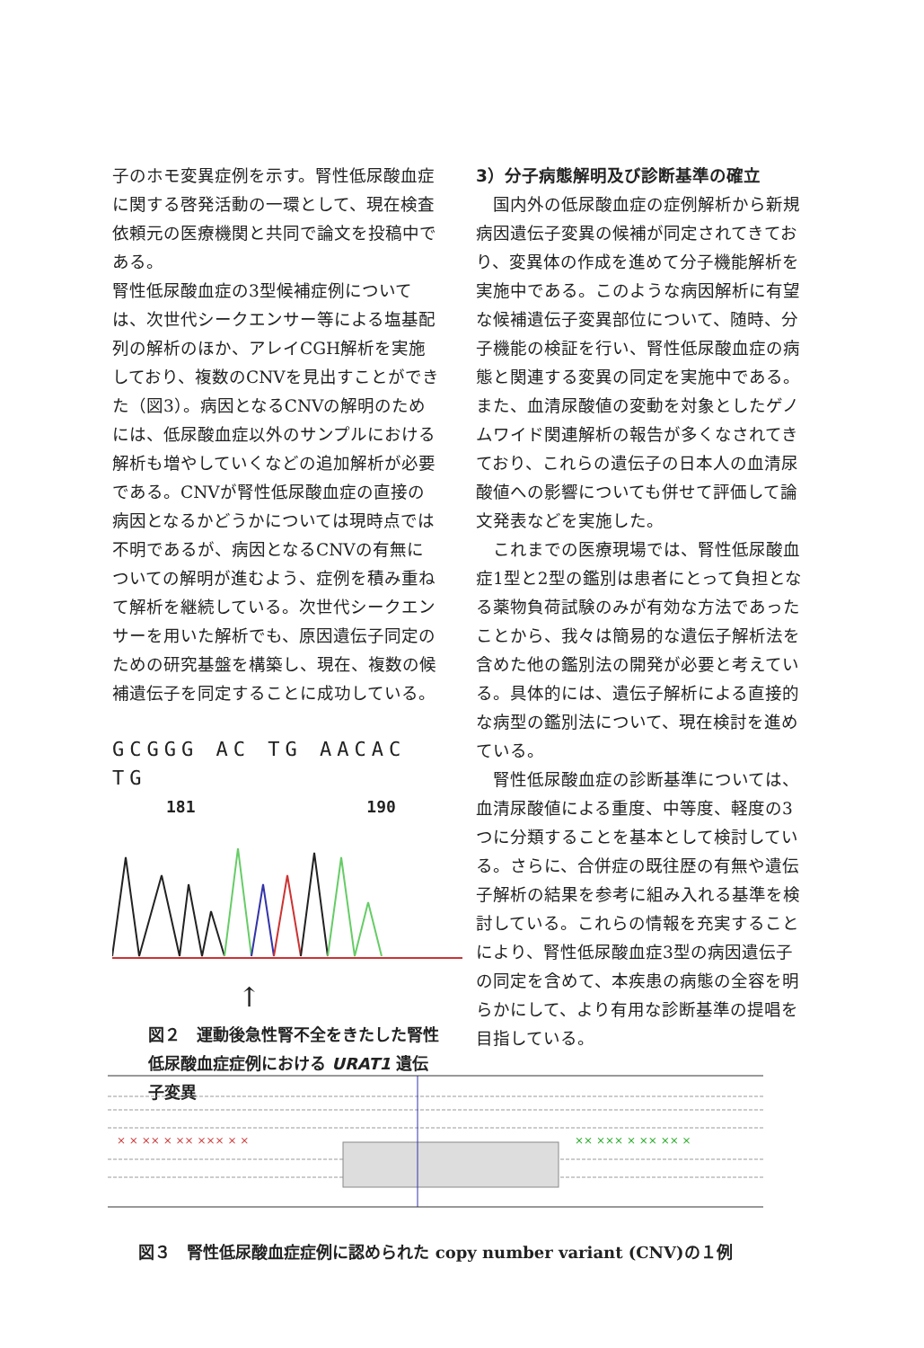子のホモ変異症例を示す。腎性低尿酸血症に関する啓発活動の一環として、現在検査依頼元の医療機関と共同で論文を投稿中である。
腎性低尿酸血症の3型候補症例については、次世代シークエンサー等による塩基配列の解析のほか、アレイCGH解析を実施しており、複数のCNVを見出すことができた（図3）。病因となるCNVの解明のためには、低尿酸血症以外のサンプルにおける解析も増やしていくなどの追加解析が必要である。CNVが腎性低尿酸血症の直接の病因となるかどうかについては現時点では不明であるが、病因となるCNVの有無についての解明が進むよう、症例を積み重ねて解析を継続している。次世代シークエンサーを用いた解析でも、原因遺伝子同定のための研究基盤を構築し、現在、複数の候補遺伝子を同定することに成功している。
GCGGG AC TG AACAC TG
181 190
↑
図２　運動後急性腎不全をきたした腎性低尿酸血症症例における URAT1 遺伝子変異
3）分子病態解明及び診断基準の確立
　国内外の低尿酸血症の症例解析から新規病因遺伝子変異の候補が同定されてきており、変異体の作成を進めて分子機能解析を実施中である。このような病因解析に有望な候補遺伝子変異部位について、随時、分子機能の検証を行い、腎性低尿酸血症の病態と関連する変異の同定を実施中である。また、血清尿酸値の変動を対象としたゲノムワイド関連解析の報告が多くなされてきており、これらの遺伝子の日本人の血清尿酸値への影響についても併せて評価して論文発表などを実施した。
　これまでの医療現場では、腎性低尿酸血症1型と2型の鑑別は患者にとって負担となる薬物負荷試験のみが有効な方法であったことから、我々は簡易的な遺伝子解析法を含めた他の鑑別法の開発が必要と考えている。具体的には、遺伝子解析による直接的な病型の鑑別法について、現在検討を進めている。
　腎性低尿酸血症の診断基準については、血清尿酸値による重度、中等度、軽度の3つに分類することを基本として検討している。さらに、合併症の既往歴の有無や遺伝子解析の結果を参考に組み入れる基準を検討している。これらの情報を充実することにより、腎性低尿酸血症3型の病因遺伝子の同定を含めて、本疾患の病態の全容を明らかにして、より有用な診断基準の提唱を目指している。
× × ×× × ×× ××× × ×
×× ××× × ×× ×× ×
図３　腎性低尿酸血症症例に認められた copy number variant (CNV)の１例